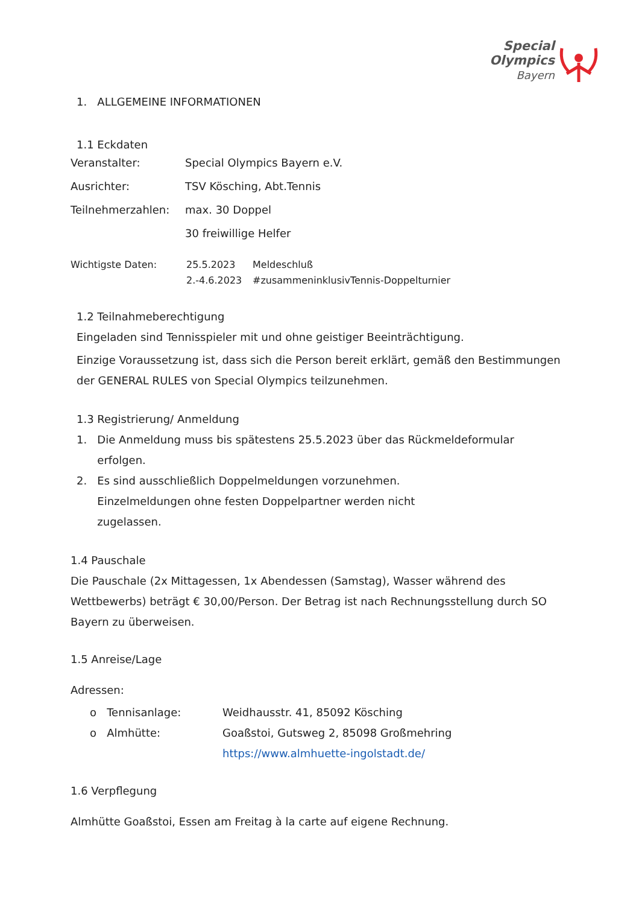Special
Olympics
Bayern
1. ALLGEMEINE INFORMATIONEN
1.1 Eckdaten
Veranstalter: Special Olympics Bayern e.V.
Ausrichter: TSV Kösching, Abt.Tennis
Teilnehmerzahlen: max. 30 Doppel
30 freiwillige Helfer
Wichtigste Daten: 25.5.2023
2.-4.6.2023 Meldeschluß
#zusammeninklusivTennis-Doppelturnier
1.2 Teilnahmeberechtigung
Eingeladen sind Tennisspieler mit und ohne geistiger Beeinträchtigung.
Einzige Voraussetzung ist, dass sich die Person bereit erklärt, gemäß den Bestimmungen der GENERAL RULES von Special Olympics teilzunehmen.
1.3 Registrierung/ Anmeldung
1. Die Anmeldung muss bis spätestens 25.5.2023 über das Rückmeldeformular
erfolgen.
2. Es sind ausschließlich Doppelmeldungen vorzunehmen.
Einzelmeldungen ohne festen Doppelpartner werden nicht
zugelassen.
1.4 Pauschale
Die Pauschale (2x Mittagessen, 1x Abendessen (Samstag), Wasser während des Wettbewerbs) beträgt € 30,00/Person. Der Betrag ist nach Rechnungsstellung durch SO Bayern zu überweisen.
1.5 Anreise/Lage
Adressen:
o Tennisanlage:
o Almhütte: Weidhausstr. 41, 85092 Kösching
Goaßstoi, Gutsweg 2, 85098 Großmehring
https://www.almhuette-ingolstadt.de/
1.6 Verpflegung
Almhütte Goaßstoi, Essen am Freitag à la carte auf eigene Rechnung.